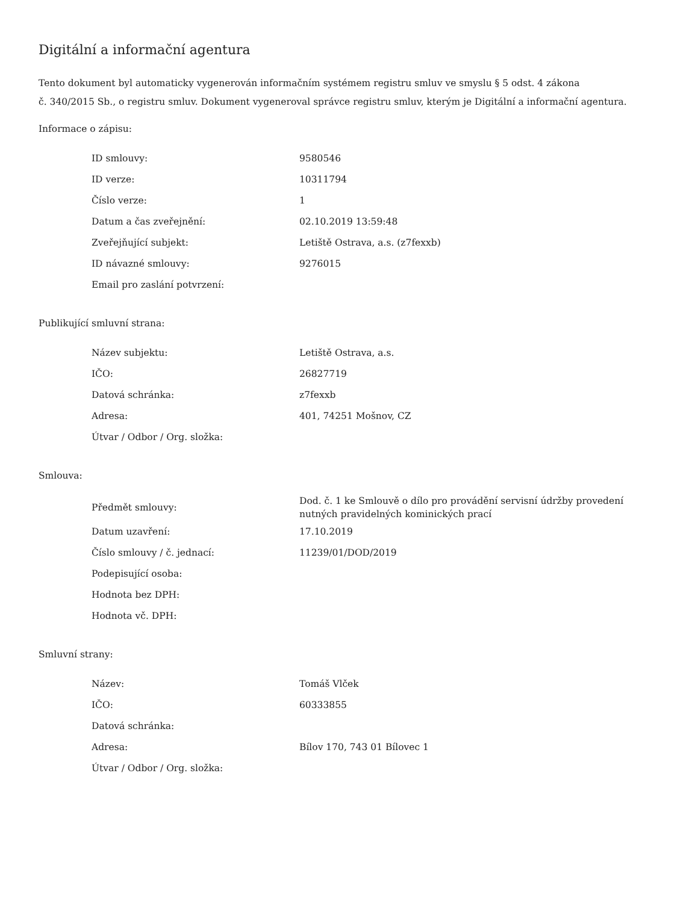Digitální a informační agentura
Tento dokument byl automaticky vygenerován informačním systémem registru smluv ve smyslu § 5 odst. 4 zákona
č. 340/2015 Sb., o registru smluv. Dokument vygeneroval správce registru smluv, kterým je Digitální a informační agentura.
Informace o zápisu:
| ID smlouvy: | 9580546 |
| ID verze: | 10311794 |
| Číslo verze: | 1 |
| Datum a čas zveřejnění: | 02.10.2019 13:59:48 |
| Zveřejňující subjekt: | Letiště Ostrava, a.s. (z7fexxb) |
| ID návazné smlouvy: | 9276015 |
| Email pro zaslání potvrzení: | |
Publikující smluvní strana:
| Název subjektu: | Letiště Ostrava, a.s. |
| IČO: | 26827719 |
| Datová schránka: | z7fexxb |
| Adresa: | 401, 74251 Mošnov, CZ |
| Útvar / Odbor / Org. složka: | |
Smlouva:
| Předmět smlouvy: | Dod. č. 1 ke Smlouvě o dílo pro provádění servisní údržby provedení nutných pravidelných kominických prací |
| Datum uzavření: | 17.10.2019 |
| Číslo smlouvy / č. jednací: | 11239/01/DOD/2019 |
| Podepisující osoba: | |
| Hodnota bez DPH: | |
| Hodnota vč. DPH: | |
Smluvní strany:
| Název: | Tomáš Vlček |
| IČO: | 60333855 |
| Datová schránka: | |
| Adresa: | Bílov 170, 743 01 Bílovec 1 |
| Útvar / Odbor / Org. složka: | |